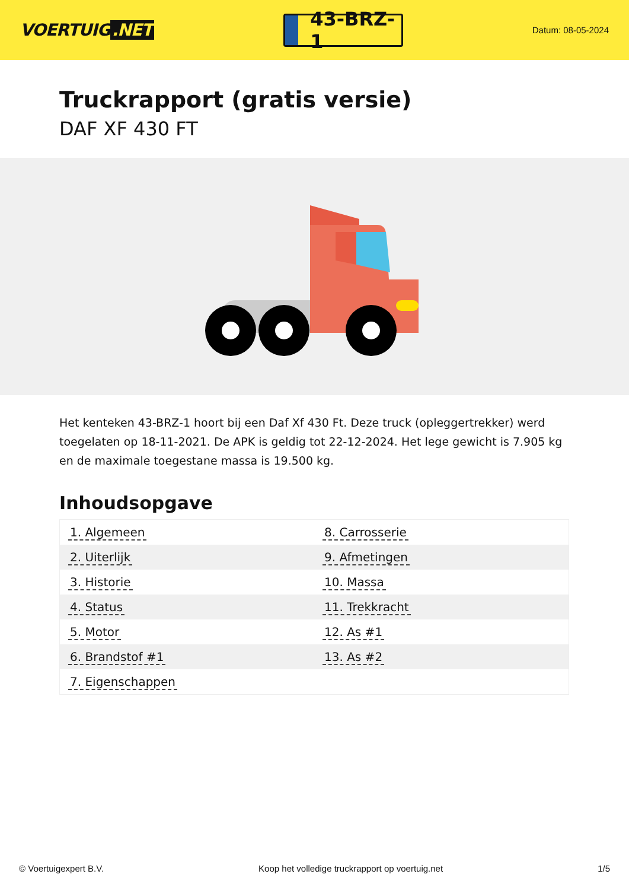VOERTUIG.NET
43-BRZ-1
Datum: 08-05-2024
Truckrapport (gratis versie)
DAF XF 430 FT
Het kenteken 43-BRZ-1 hoort bij een Daf Xf 430 Ft. Deze truck (opleggertrekker) werd toegelaten op 18-11-2021. De APK is geldig tot 22-12-2024. Het lege gewicht is 7.905 kg en de maximale toegestane massa is 19.500 kg.
Inhoudsopgave
| 1. Algemeen | 8. Carrosserie |
| 2. Uiterlijk | 9. Afmetingen |
| 3. Historie | 10. Massa |
| 4. Status | 11. Trekkracht |
| 5. Motor | 12. As #1 |
| 6. Brandstof #1 | 13. As #2 |
| 7. Eigenschappen | |
© Voertuigexpert B.V. Koop het volledige truckrapport op voertuig.net 1/5